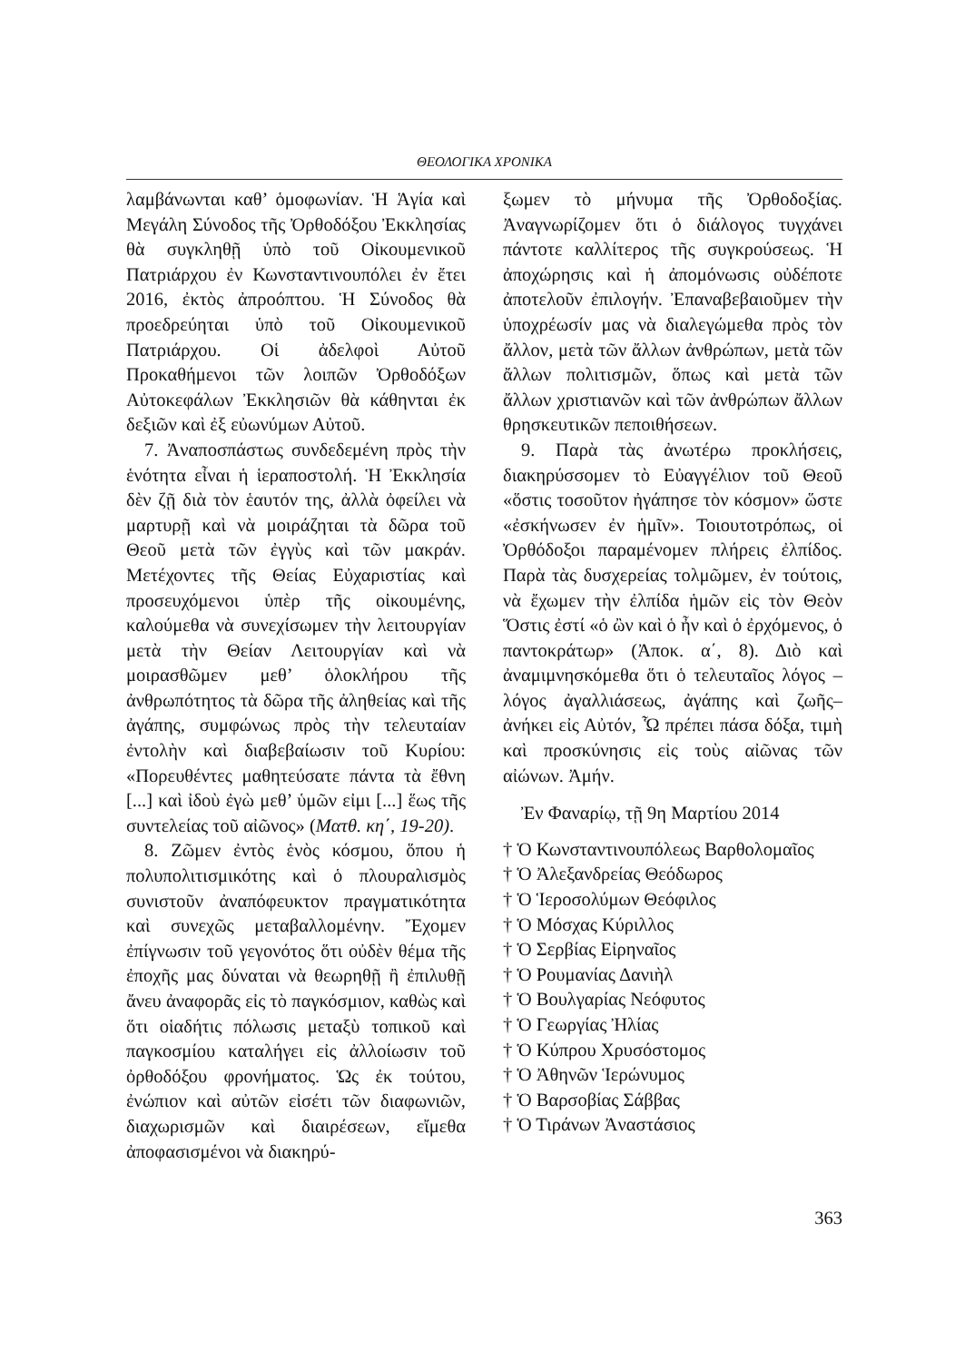ΘΕΟΛΟΓΙΚΑ ΧΡΟΝΙΚΑ
λαμβάνωνται καθ’ ὁμοφωνίαν. Ἡ Ἁγία καὶ Μεγάλη Σύνοδος τῆς Ὀρθοδόξου Ἐκκλησίας θὰ συγκληθῇ ὑπὸ τοῦ Οἰκουμενικοῦ Πατριάρχου ἐν Κωνσταντινουπόλει ἐν ἔτει 2016, ἐκτὸς ἀπροόπτου. Ἡ Σύνοδος θὰ προεδρεύηται ὑπὸ τοῦ Οἰκουμενικοῦ Πατριάρχου. Οἱ ἀδελφοὶ Αὐτοῦ Προκαθήμενοι τῶν λοιπῶν Ὀρθοδόξων Αὐτοκεφάλων Ἐκκλησιῶν θὰ κάθηνται ἐκ δεξιῶν καὶ ἐξ εὐωνύμων Αὐτοῦ.
7. Ἀναποσπάστως συνδεδεμένη πρὸς τὴν ἑνότητα εἶναι ἡ ἱεραποστολή. Ἡ Ἐκκλησία δὲν ζῇ διὰ τὸν ἑαυτόν της, ἀλλὰ ὀφείλει νὰ μαρτυρῇ καὶ νὰ μοιράζηται τὰ δῶρα τοῦ Θεοῦ μετὰ τῶν ἐγγὺς καὶ τῶν μακράν. Μετέχοντες τῆς Θείας Εὐχαριστίας καὶ προσευχόμενοι ὑπὲρ τῆς οἰκουμένης, καλούμεθα νὰ συνεχίσωμεν τὴν λειτουργίαν μετὰ τὴν Θείαν Λειτουργίαν καὶ νὰ μοιρασθῶμεν μεθ’ ὁλοκλήρου τῆς ἀνθρωπότητος τὰ δῶρα τῆς ἀληθείας καὶ τῆς ἀγάπης, συμφώνως πρὸς τὴν τελευταίαν ἐντολὴν καὶ διαβεβαίωσιν τοῦ Κυρίου: «Πορευθέντες μαθητεύσατε πάντα τὰ ἔθνη [...] καὶ ἰδοὺ ἐγὼ μεθ’ ὑμῶν εἰμι [...] ἕως τῆς συντελείας τοῦ αἰῶνος» (Ματθ. κη΄, 19-20).
8. Ζῶμεν ἐντὸς ἑνὸς κόσμου, ὅπου ἡ πολυπολιτισμικότης καὶ ὁ πλουραλισμὸς συνιστοῦν ἀναπόφευκτον πραγματικότητα καὶ συνεχῶς μεταβαλλομένην. Ἔχομεν ἐπίγνωσιν τοῦ γεγονότος ὅτι οὐδὲν θέμα τῆς ἐποχῆς μας δύναται νὰ θεωρηθῇ ἢ ἐπιλυθῇ ἄνευ ἀναφορᾶς εἰς τὸ παγκόσμιον, καθὼς καὶ ὅτι οἱαδήτις πόλωσις μεταξὺ τοπικοῦ καὶ παγκοσμίου καταλήγει εἰς ἀλλοίωσιν τοῦ ὀρθοδόξου φρονήματος. Ὡς ἐκ τούτου, ἐνώπιον καὶ αὐτῶν εἰσέτι τῶν διαφωνιῶν, διαχωρισμῶν καὶ διαιρέσεων, εἴμεθα ἀποφασισμένοι νὰ διακηρύ-
ξωμεν τὸ μήνυμα τῆς Ὀρθοδοξίας. Ἀναγνωρίζομεν ὅτι ὁ διάλογος τυγχάνει πάντοτε καλλίτερος τῆς συγκρούσεως. Ἡ ἀποχώρησις καὶ ἡ ἀπομόνωσις οὐδέποτε ἀποτελοῦν ἐπιλογήν. Ἐπαναβεβαιοῦμεν τὴν ὑποχρέωσίν μας νὰ διαλεγώμεθα πρὸς τὸν ἄλλον, μετὰ τῶν ἄλλων ἀνθρώπων, μετὰ τῶν ἄλλων πολιτισμῶν, ὅπως καὶ μετὰ τῶν ἄλλων χριστιανῶν καὶ τῶν ἀνθρώπων ἄλλων θρησκευτικῶν πεποιθήσεων.
9. Παρὰ τὰς ἀνωτέρω προκλήσεις, διακηρύσσομεν τὸ Εὐαγγέλιον τοῦ Θεοῦ «ὅστις τοσοῦτον ἠγάπησε τὸν κόσμον» ὥστε «ἐσκήνωσεν ἐν ἡμῖν». Τοιουτοτρόπως, οἱ Ὀρθόδοξοι παραμένομεν πλήρεις ἐλπίδος. Παρὰ τὰς δυσχερείας τολμῶμεν, ἐν τούτοις, νὰ ἔχωμεν τὴν ἐλπίδα ἡμῶν εἰς τὸν Θεὸν Ὅστις ἐστί «ὁ ὢν καὶ ὁ ἦν καὶ ὁ ἐρχόμενος, ὁ παντοκράτωρ» (Ἀποκ. α΄, 8). Διὸ καὶ ἀναμιμνησκόμεθα ὅτι ὁ τελευταῖος λόγος –λόγος ἀγαλλιάσεως, ἀγάπης καὶ ζωῆς– ἀνήκει εἰς Αὐτόν, Ὧ πρέπει πάσα δόξα, τιμὴ καὶ προσκύνησις εἰς τοὺς αἰῶνας τῶν αἰώνων. Ἀμήν.
Ἐν Φαναρίῳ, τῇ 9η Μαρτίου 2014
† Ὁ Κωνσταντινουπόλεως Βαρθολομαῖος
† Ὁ Ἀλεξανδρείας Θεόδωρος
† Ὁ Ἱεροσολύμων Θεόφιλος
† Ὁ Μόσχας Κύριλλος
† Ὁ Σερβίας Εἰρηναῖος
† Ὁ Ρουμανίας Δανιὴλ
† Ὁ Βουλγαρίας Νεόφυτος
† Ὁ Γεωργίας Ἠλίας
† Ὁ Κύπρου Χρυσόστομος
† Ὁ Ἀθηνῶν Ἱερώνυμος
† Ὁ Βαρσοβίας Σάββας
† Ὁ Τιράνων Ἀναστάσιος
363